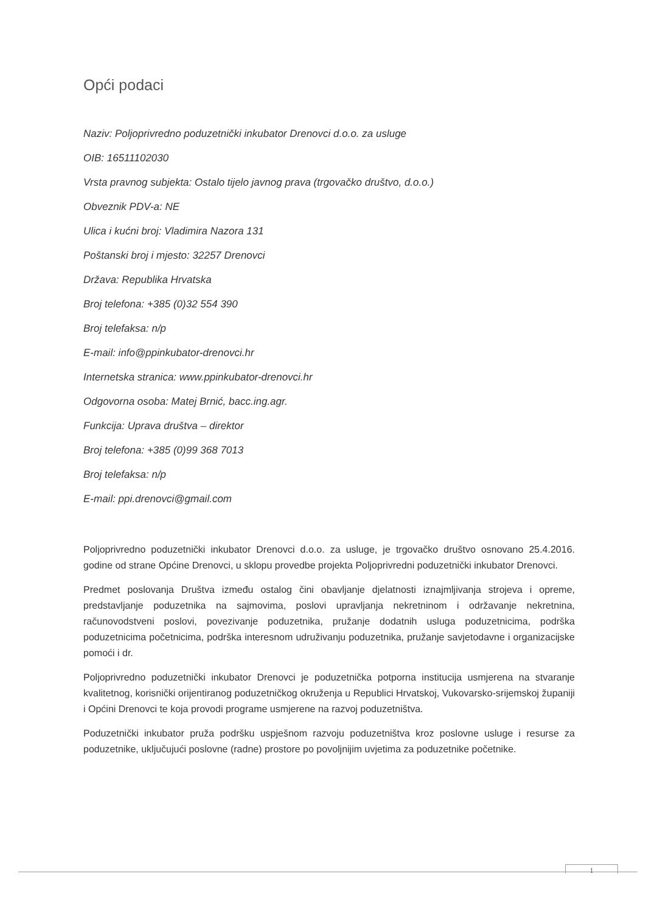Opći podaci
Naziv: Poljoprivredno poduzetnički inkubator Drenovci d.o.o. za usluge
OIB: 16511102030
Vrsta pravnog subjekta: Ostalo tijelo javnog prava (trgovačko društvo, d.o.o.)
Obveznik PDV-a: NE
Ulica i kućni broj: Vladimira Nazora 131
Poštanski broj i mjesto: 32257 Drenovci
Država: Republika Hrvatska
Broj telefona: +385 (0)32 554 390
Broj telefaksa: n/p
E-mail: info@ppinkubator-drenovci.hr
Internetska stranica: www.ppinkubator-drenovci.hr
Odgovorna osoba: Matej Brnić, bacc.ing.agr.
Funkcija: Uprava društva – direktor
Broj telefona: +385 (0)99 368 7013
Broj telefaksa: n/p
E-mail: ppi.drenovci@gmail.com
Poljoprivredno poduzetnički inkubator Drenovci d.o.o. za usluge, je trgovačko društvo osnovano 25.4.2016. godine od strane Općine Drenovci, u sklopu provedbe projekta Poljoprivredni poduzetnički inkubator Drenovci.
Predmet poslovanja Društva između ostalog čini obavljanje djelatnosti iznajmljivanja strojeva i opreme, predstavljanje poduzetnika na sajmovima, poslovi upravljanja nekretninom i održavanje nekretnina, računovodstveni poslovi, povezivanje poduzetnika, pružanje dodatnih usluga poduzetnicima, podrška poduzetnicima početnicima, podrška interesnom udruživanju poduzetnika, pružanje savjetodavne i organizacijske pomoći i dr.
Poljoprivredno poduzetnički inkubator Drenovci je poduzetnička potporna institucija usmjerena na stvaranje kvalitetnog, korisnički orijentiranog poduzetničkog okruženja u Republici Hrvatskoj, Vukovarsko-srijemskoj županiji i Općini Drenovci te koja provodi programe usmjerene na razvoj poduzetništva.
Poduzetnički inkubator pruža podršku uspješnom razvoju poduzetništva kroz poslovne usluge i resurse za poduzetnike, uključujući poslovne (radne) prostore po povoljnijim uvjetima za poduzetnike početnike.
1